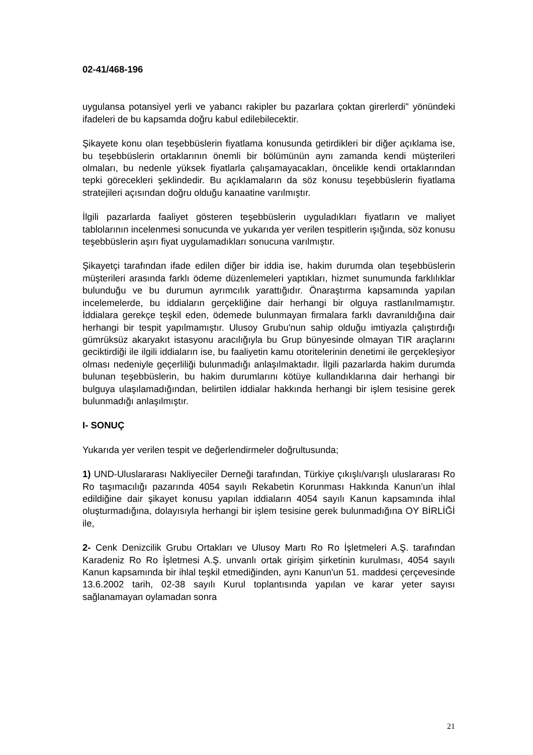02-41/468-196
uygulansa potansiyel yerli ve yabancı rakipler bu pazarlara çoktan girerlerdi" yönündeki ifadeleri de bu kapsamda doğru kabul edilebilecektir.
Şikayete konu olan teşebbüslerin fiyatlama konusunda getirdikleri bir diğer açıklama ise, bu teşebbüslerin ortaklarının önemli bir bölümünün aynı zamanda kendi müşterileri olmaları, bu nedenle yüksek fiyatlarla çalışamayacakları, öncelikle kendi ortaklarından tepki görecekleri şeklindedir. Bu açıklamaların da söz konusu teşebbüslerin fiyatlama stratejileri açısından doğru olduğu kanaatine varılmıştır.
İlgili pazarlarda faaliyet gösteren teşebbüslerin uyguladıkları fiyatların ve maliyet tablolarının incelenmesi sonucunda ve yukarıda yer verilen tespitlerin ışığında, söz konusu teşebbüslerin aşırı fiyat uygulamadıkları sonucuna varılmıştır.
Şikayetçi tarafından ifade edilen diğer bir iddia ise, hakim durumda olan teşebbüslerin müşterileri arasında farklı ödeme düzenlemeleri yaptıkları, hizmet sunumunda farklılıklar bulunduğu ve bu durumun ayrımcılık yarattığıdır. Önaraştırma kapsamında yapılan incelemelerde, bu iddiaların gerçekliğine dair herhangi bir olguya rastlanılmamıştır. İddialara gerekçe teşkil eden, ödemede bulunmayan firmalara farklı davranıldığına dair herhangi bir tespit yapılmamıştır. Ulusoy Grubu'nun sahip olduğu imtiyazla çalıştırdığı gümrüksüz akaryakıt istasyonu aracılığıyla bu Grup bünyesinde olmayan TIR araçlarını geciktirdiği ile ilgili iddiaların ise, bu faaliyetin kamu otoritelerinin denetimi ile gerçekleşiyor olması nedeniyle geçerliliği bulunmadığı anlaşılmaktadır. İlgili pazarlarda hakim durumda bulunan teşebbüslerin, bu hakim durumlarını kötüye kullandıklarına dair herhangi bir bulguya ulaşılamadığından, belirtilen iddialar hakkında herhangi bir işlem tesisine gerek bulunmadığı anlaşılmıştır.
I- SONUÇ
Yukarıda yer verilen tespit ve değerlendirmeler doğrultusunda;
1) UND-Uluslararası Nakliyeciler Derneği tarafından, Türkiye çıkışlı/varışlı uluslararası Ro Ro taşımacılığı pazarında 4054 sayılı Rekabetin Korunması Hakkında Kanun’un ihlal edildiğine dair şikayet konusu yapılan iddiaların 4054 sayılı Kanun kapsamında ihlal oluşturmadığına, dolayısıyla herhangi bir işlem tesisine gerek bulunmadığına OY BİRLİĞİ ile,
2- Cenk Denizcilik Grubu Ortakları ve Ulusoy Martı Ro Ro İşletmeleri A.Ş. tarafından Karadeniz Ro Ro İşletmesi A.Ş. unvanlı ortak girişim şirketinin kurulması, 4054 sayılı Kanun kapsamında bir ihlal teşkil etmediğinden, aynı Kanun'un 51. maddesi çerçevesinde 13.6.2002 tarih, 02-38 sayılı Kurul toplantısında yapılan ve karar yeter sayısı sağlanamayan oylamadan sonra
21